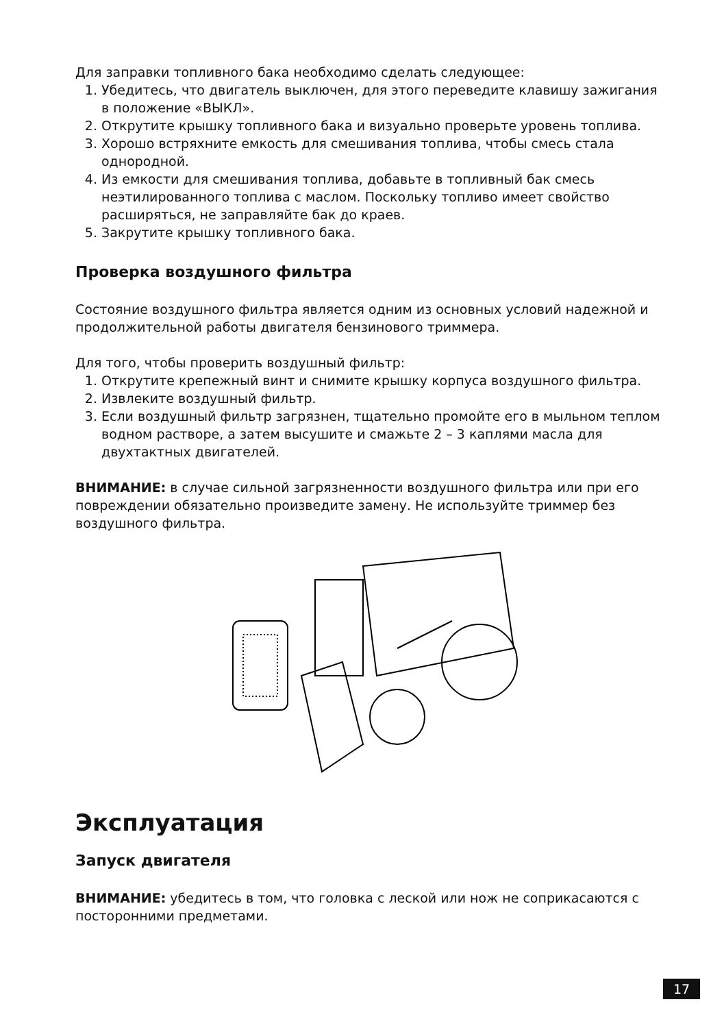Для заправки топливного бака необходимо сделать следующее:
1. Убедитесь, что двигатель выключен, для этого переведите клавишу зажигания в положение «ВЫКЛ».
2. Открутите крышку топливного бака и визуально проверьте уровень топлива.
3. Хорошо встряхните емкость для смешивания топлива, чтобы смесь стала однородной.
4. Из емкости для смешивания топлива, добавьте в топливный бак смесь неэтилированного топлива с маслом. Поскольку топливо имеет свойство расширяться, не заправляйте бак до краев.
5. Закрутите крышку топливного бака.
Проверка воздушного фильтра
Состояние воздушного фильтра является одним из основных условий надежной и продолжительной работы двигателя бензинового триммера.
Для того, чтобы проверить воздушный фильтр:
1. Открутите крепежный винт и снимите крышку корпуса воздушного фильтра.
2. Извлеките воздушный фильтр.
3. Если воздушный фильтр загрязнен, тщательно промойте его в мыльном теплом водном растворе, а затем высушите и смажьте 2 – 3 каплями масла для двухтактных двигателей.
ВНИМАНИЕ: в случае сильной загрязненности воздушного фильтра или при его повреждении обязательно произведите замену. Не используйте триммер без воздушного фильтра.
Эксплуатация
Запуск двигателя
ВНИМАНИЕ: убедитесь в том, что головка с леской или нож не соприкасаются с посторонними предметами.
17